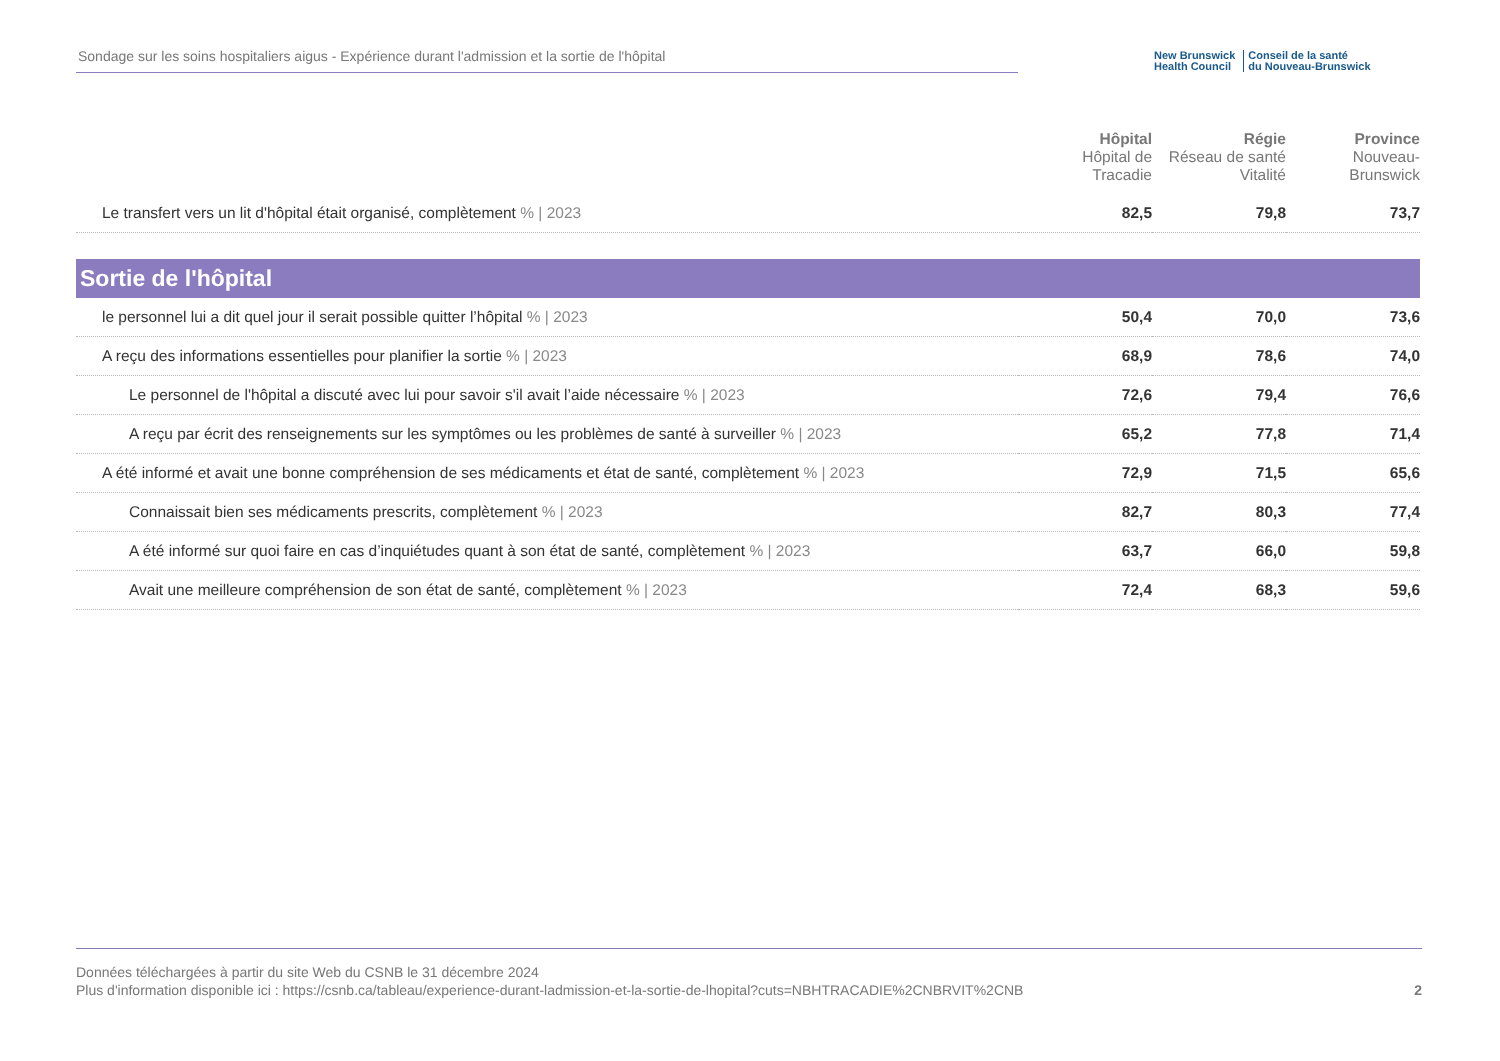Sondage sur les soins hospitaliers aigus - Expérience durant l'admission et la sortie de l'hôpital
New Brunswick
Health Council
Conseil de la santé
du Nouveau-Brunswick
| | Hôpital Hôpital de Tracadie | Régie Réseau de santé Vitalité | Province Nouveau-Brunswick |
| --- | --- | --- | --- |
| Le transfert vers un lit d'hôpital était organisé, complètement % / 2023 | 82,5 | 79,8 | 73,7 |
| Sortie de l'hôpital | | | |
| le personnel lui a dit quel jour il serait possible quitter l’hôpital % / 2023 | 50,4 | 70,0 | 73,6 |
| A reçu des informations essentielles pour planifier la sortie % / 2023 | 68,9 | 78,6 | 74,0 |
| Le personnel de l'hôpital a discuté avec lui pour savoir s'il avait l’aide nécessaire % / 2023 | 72,6 | 79,4 | 76,6 |
| A reçu par écrit des renseignements sur les symptômes ou les problèmes de santé à surveiller % / 2023 | 65,2 | 77,8 | 71,4 |
| A été informé et avait une bonne compréhension de ses médicaments et état de santé, complètement % / 2023 | 72,9 | 71,5 | 65,6 |
| Connaissait bien ses médicaments prescrits, complètement % / 2023 | 82,7 | 80,3 | 77,4 |
| A été informé sur quoi faire en cas d’inquiétudes quant à son état de santé, complètement % / 2023 | 63,7 | 66,0 | 59,8 |
| Avait une meilleure compréhension de son état de santé, complètement % / 2023 | 72,4 | 68,3 | 59,6 |
Données téléchargées à partir du site Web du CSNB le 31 décembre 2024
Plus d'information disponible ici : https://csnb.ca/tableau/experience-durant-ladmission-et-la-sortie-de-lhopital?cuts=NBHTRACADIE%2CNBRVIT%2CNB
2